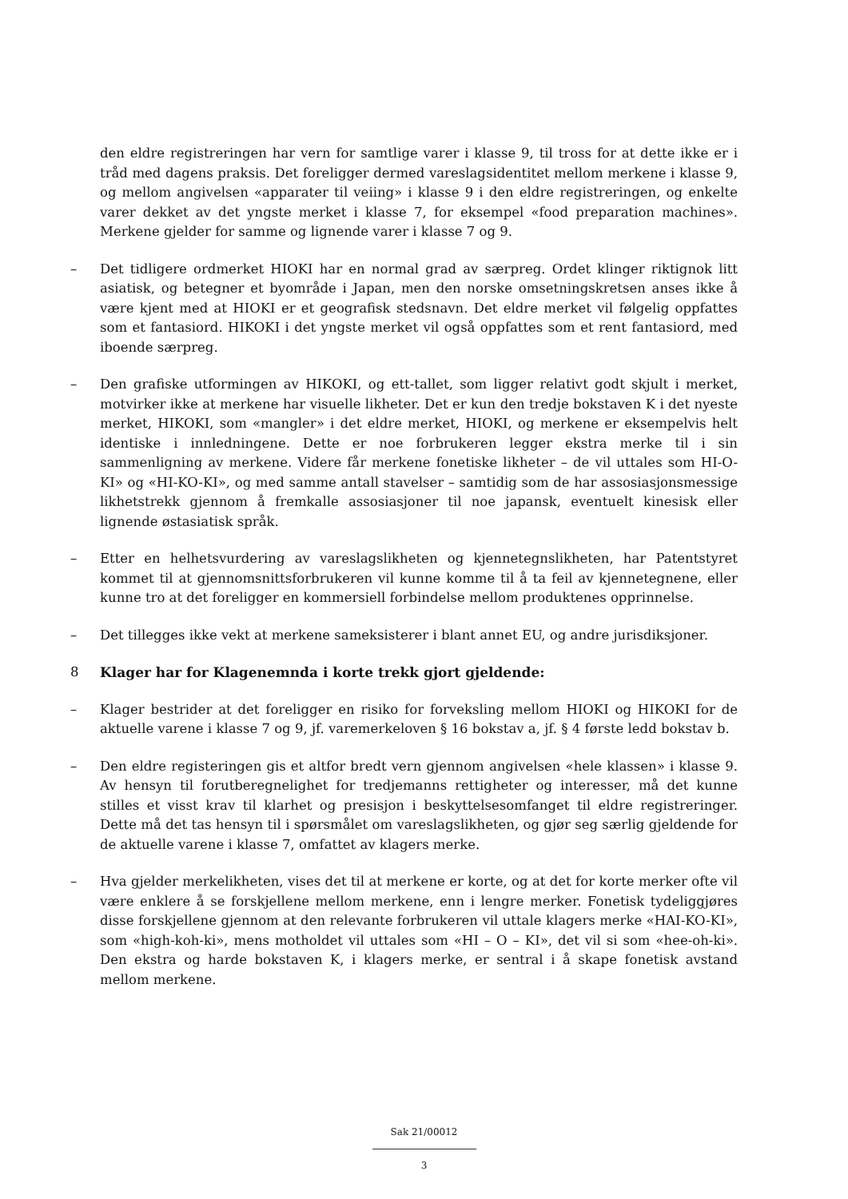den eldre registreringen har vern for samtlige varer i klasse 9, til tross for at dette ikke er i tråd med dagens praksis. Det foreligger dermed vareslagsidentitet mellom merkene i klasse 9, og mellom angivelsen «apparater til veiing» i klasse 9 i den eldre registreringen, og enkelte varer dekket av det yngste merket i klasse 7, for eksempel «food preparation machines». Merkene gjelder for samme og lignende varer i klasse 7 og 9.
– Det tidligere ordmerket HIOKI har en normal grad av særpreg. Ordet klinger riktignok litt asiatisk, og betegner et byområde i Japan, men den norske omsetningskretsen anses ikke å være kjent med at HIOKI er et geografisk stedsnavn. Det eldre merket vil følgelig oppfattes som et fantasiord. HIKOKI i det yngste merket vil også oppfattes som et rent fantasiord, med iboende særpreg.
– Den grafiske utformingen av HIKOKI, og ett-tallet, som ligger relativt godt skjult i merket, motvirker ikke at merkene har visuelle likheter. Det er kun den tredje bokstaven K i det nyeste merket, HIKOKI, som «mangler» i det eldre merket, HIOKI, og merkene er eksempelvis helt identiske i innledningene. Dette er noe forbrukeren legger ekstra merke til i sin sammenligning av merkene. Videre får merkene fonetiske likheter – de vil uttales som HI-O-KI» og «HI-KO-KI», og med samme antall stavelser – samtidig som de har assosiasjonsmessige likhetstrekk gjennom å fremkalle assosiasjoner til noe japansk, eventuelt kinesisk eller lignende østasiatisk språk.
– Etter en helhetsvurdering av vareslagslikheten og kjennetegnslikheten, har Patentstyret kommet til at gjennomsnittsforbrukeren vil kunne komme til å ta feil av kjennetegnene, eller kunne tro at det foreligger en kommersiell forbindelse mellom produktenes opprinnelse.
– Det tillegges ikke vekt at merkene sameksisterer i blant annet EU, og andre jurisdiksjoner.
8 Klager har for Klagenemnda i korte trekk gjort gjeldende:
– Klager bestrider at det foreligger en risiko for forveksling mellom HIOKI og HIKOKI for de aktuelle varene i klasse 7 og 9, jf. varemerkeloven § 16 bokstav a, jf. § 4 første ledd bokstav b.
– Den eldre registeringen gis et altfor bredt vern gjennom angivelsen «hele klassen» i klasse 9. Av hensyn til forutberegnelighet for tredjemanns rettigheter og interesser, må det kunne stilles et visst krav til klarhet og presisjon i beskyttelsesomfanget til eldre registreringer. Dette må det tas hensyn til i spørsmålet om vareslagslikheten, og gjør seg særlig gjeldende for de aktuelle varene i klasse 7, omfattet av klagers merke.
– Hva gjelder merkelikheten, vises det til at merkene er korte, og at det for korte merker ofte vil være enklere å se forskjellene mellom merkene, enn i lengre merker. Fonetisk tydeliggjøres disse forskjellene gjennom at den relevante forbrukeren vil uttale klagers merke «HAI-KO-KI», som «high-koh-ki», mens motholdet vil uttales som «HI – O – KI», det vil si som «hee-oh-ki». Den ekstra og harde bokstaven K, i klagers merke, er sentral i å skape fonetisk avstand mellom merkene.
Sak 21/00012
3